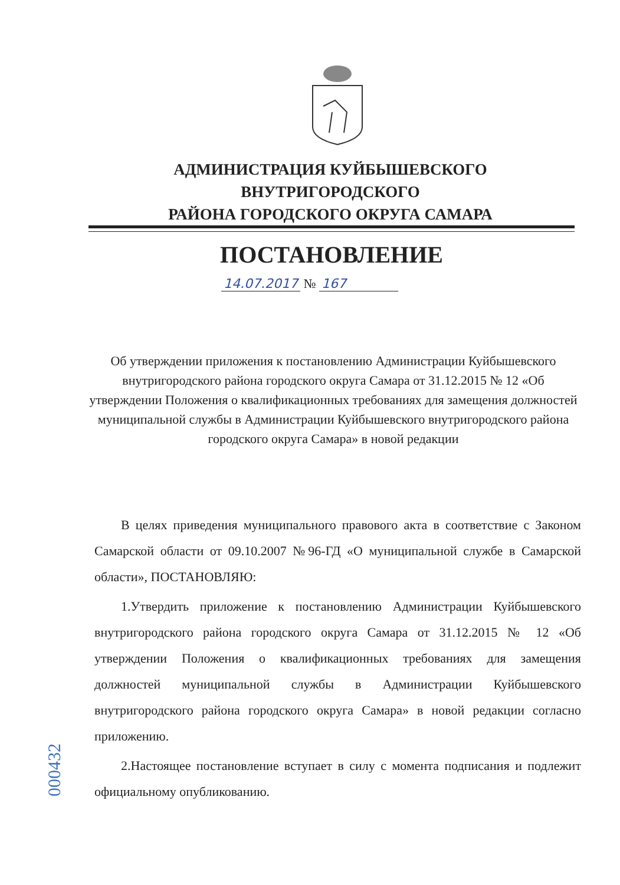АДМИНИСТРАЦИЯ КУЙБЫШЕВСКОГО ВНУТРИГОРОДСКОГО
РАЙОНА ГОРОДСКОГО ОКРУГА САМАРА
ПОСТАНОВЛЕНИЕ
14.07.2017 № 167
Об утверждении приложения к постановлению Администрации Куйбышевского внутригородского района городского округа Самара от 31.12.2015 № 12 «Об утверждении Положения о квалификационных требованиях для замещения должностей муниципальной службы в Администрации Куйбышевского внутригородского района городского округа Самара» в новой редакции
В целях приведения муниципального правового акта в соответствие с Законом Самарской области от 09.10.2007 №96-ГД «О муниципальной службе в Самарской области», ПОСТАНОВЛЯЮ:
1.Утвердить приложение к постановлению Администрации Куйбышевского внутригородского района городского округа Самара от 31.12.2015 № 12 «Об утверждении Положения о квалификационных требованиях для замещения должностей муниципальной службы в Администрации Куйбышевского внутригородского района городского округа Самара» в новой редакции согласно приложению.
2.Настоящее постановление вступает в силу с момента подписания и подлежит официальному опубликованию.
000432